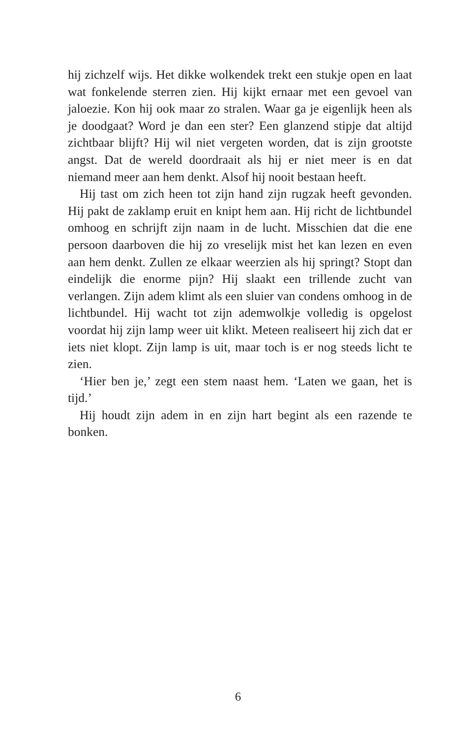hij zichzelf wijs. Het dikke wolkendek trekt een stukje open en laat wat fonkelende sterren zien. Hij kijkt ernaar met een gevoel van jaloezie. Kon hij ook maar zo stralen. Waar ga je eigenlijk heen als je doodgaat? Word je dan een ster? Een glanzend stipje dat altijd zichtbaar blijft? Hij wil niet vergeten worden, dat is zijn grootste angst. Dat de wereld doordraait als hij er niet meer is en dat niemand meer aan hem denkt. Alsof hij nooit bestaan heeft.
Hij tast om zich heen tot zijn hand zijn rugzak heeft gevonden. Hij pakt de zaklamp eruit en knipt hem aan. Hij richt de lichtbundel omhoog en schrijft zijn naam in de lucht. Misschien dat die ene persoon daarboven die hij zo vreselijk mist het kan lezen en even aan hem denkt. Zullen ze elkaar weerzien als hij springt? Stopt dan eindelijk die enorme pijn? Hij slaakt een trillende zucht van verlangen. Zijn adem klimt als een sluier van condens omhoog in de lichtbundel. Hij wacht tot zijn ademwolkje volledig is opgelost voordat hij zijn lamp weer uit klikt. Meteen realiseert hij zich dat er iets niet klopt. Zijn lamp is uit, maar toch is er nog steeds licht te zien.
‘Hier ben je,’ zegt een stem naast hem. ‘Laten we gaan, het is tijd.’
Hij houdt zijn adem in en zijn hart begint als een razende te bonken.
6